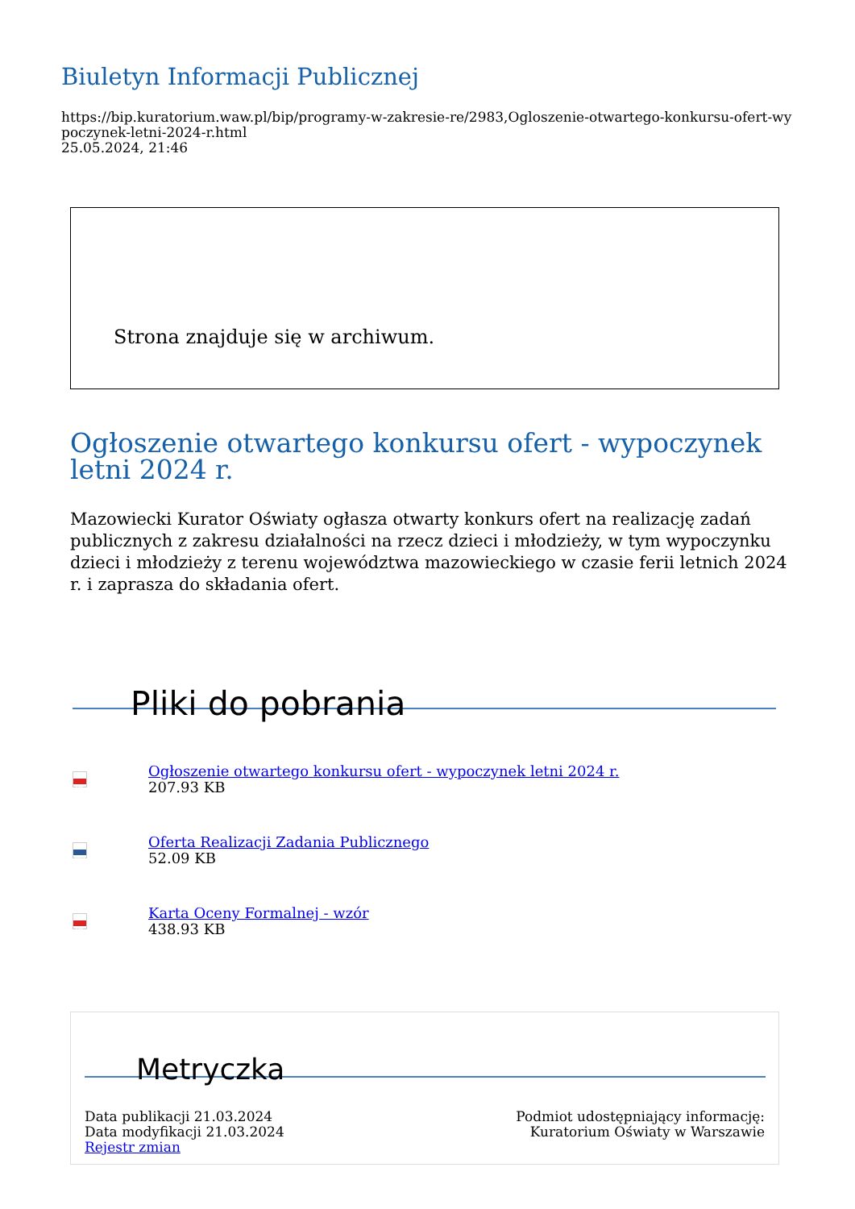Biuletyn Informacji Publicznej
https://bip.kuratorium.waw.pl/bip/programy-w-zakresie-re/2983,Ogloszenie-otwartego-konkursu-ofert-wypoczynek-letni-2024-r.html
25.05.2024, 21:46
Strona znajduje się w archiwum.
Ogłoszenie otwartego konkursu ofert - wypoczynek letni 2024 r.
Mazowiecki Kurator Oświaty ogłasza otwarty konkurs ofert na realizację zadań publicznych z zakresu działalności na rzecz dzieci i młodzieży, w tym wypoczynku dzieci i młodzieży z terenu województwa mazowieckiego w czasie ferii letnich 2024 r. i zaprasza do składania ofert.
Pliki do pobrania
PDF
Ogłoszenie otwartego konkursu ofert - wypoczynek letni 2024 r.
207.93 KB
DOCX
Oferta Realizacji Zadania Publicznego
52.09 KB
PDF
Karta Oceny Formalnej - wzór
438.93 KB
Metryczka
Data publikacji 21.03.2024
Data modyfikacji 21.03.2024
Rejestr zmian
Podmiot udostępniający informację:
Kuratorium Oświaty w Warszawie